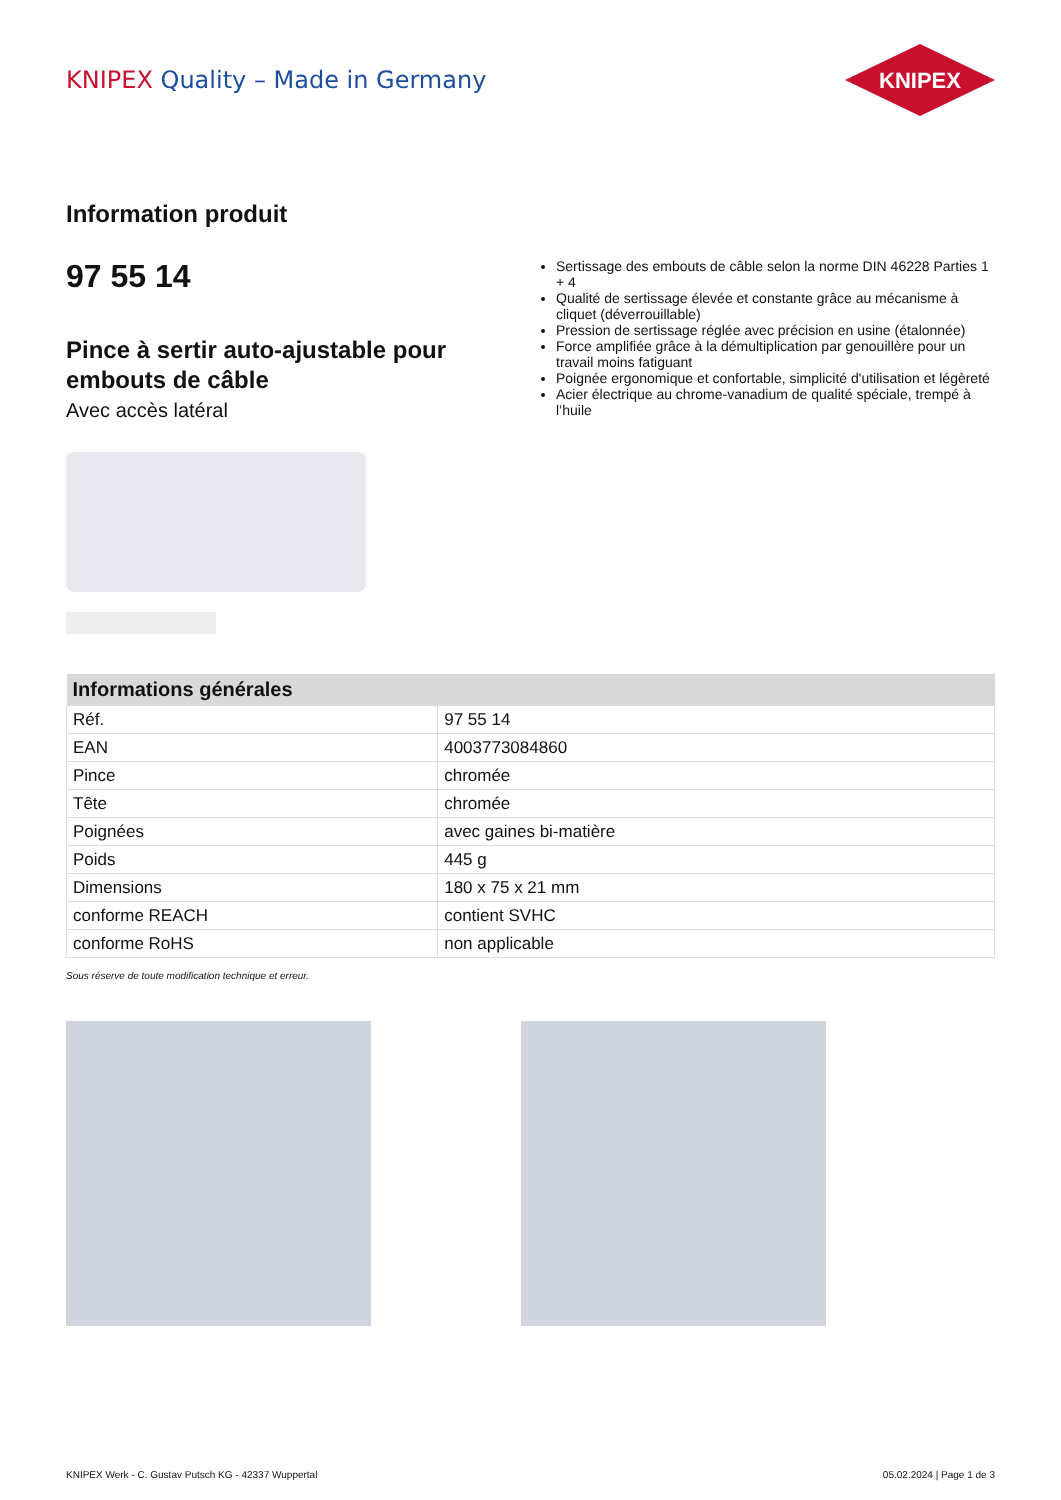KNIPEX Quality – Made in Germany
KNIPEX
Information produit
97 55 14
Pince à sertir auto-ajustable pour embouts de câble
Avec accès latéral
Sertissage des embouts de câble selon la norme DIN 46228 Parties 1 + 4
Qualité de sertissage élevée et constante grâce au mécanisme à cliquet (déverrouillable)
Pression de sertissage réglée avec précision en usine (étalonnée)
Force amplifiée grâce à la démultiplication par genouillère pour un travail moins fatiguant
Poignée ergonomique et confortable, simplicité d'utilisation et légèreté
Acier électrique au chrome-vanadium de qualité spéciale, trempé à l’huile
| Informations générales | |
| --- | --- |
| Réf. | 97 55 14 |
| EAN | 4003773084860 |
| Pince | chromée |
| Tête | chromée |
| Poignées | avec gaines bi-matière |
| Poids | 445 g |
| Dimensions | 180 x 75 x 21 mm |
| conforme REACH | contient SVHC |
| conforme RoHS | non applicable |
Sous réserve de toute modification technique et erreur.
KNIPEX Werk - C. Gustav Putsch KG - 42337 Wuppertal 05.02.2024 | Page 1 de 3